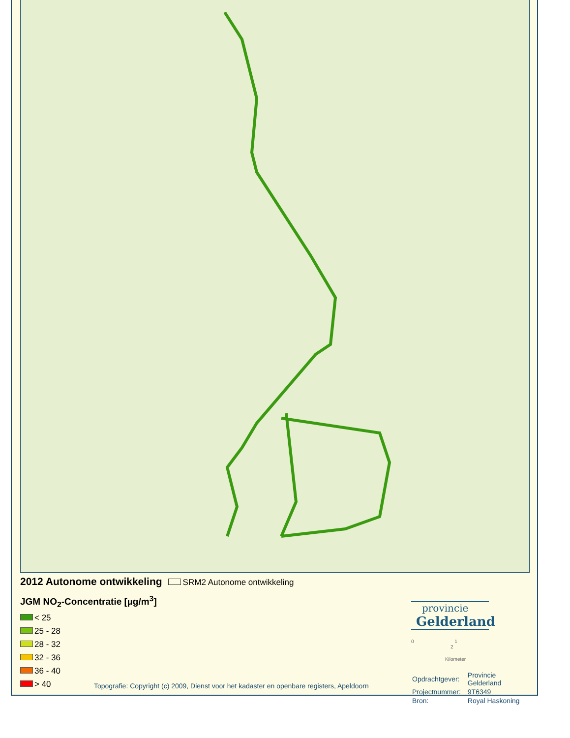2012 Autonome ontwikkeling
SRM2 Autonome ontwikkeling
JGM NO<sub>2</sub>-Concentratie [µg/m<sup>3</sup>]
< 25
25 - 28
28 - 32
32 - 36
36 - 40
> 40
Topografie: Copyright (c) 2009, Dienst voor het kadaster en openbare registers, Apeldoorn
provincie
Gelderland
0 1 2
Kilometer
| Opdrachtgever: | Provincie Gelderland |
| Projectnummer: | 9T6349 |
| Bron: | Royal Haskoning |